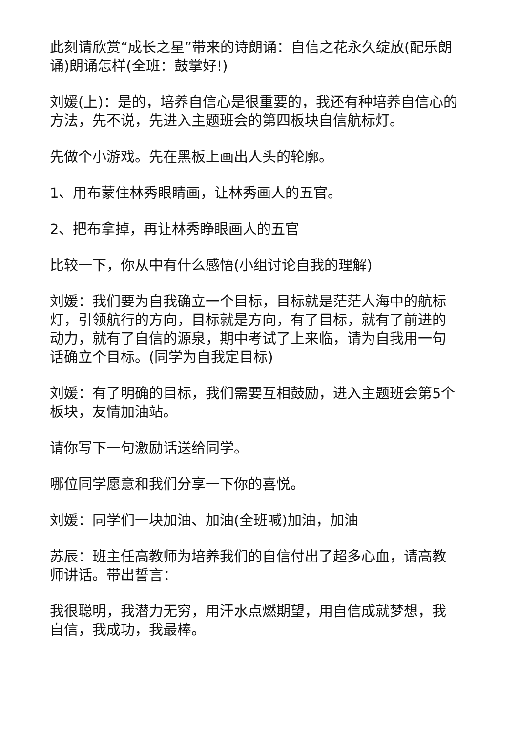此刻请欣赏“成长之星”带来的诗朗诵：自信之花永久绽放(配乐朗诵)朗诵怎样(全班：鼓掌好!)
刘媛(上)：是的，培养自信心是很重要的，我还有种培养自信心的方法，先不说，先进入主题班会的第四板块自信航标灯。
先做个小游戏。先在黑板上画出人头的轮廓。
1、用布蒙住林秀眼睛画，让林秀画人的五官。
2、把布拿掉，再让林秀睁眼画人的五官
比较一下，你从中有什么感悟(小组讨论自我的理解)
刘媛：我们要为自我确立一个目标，目标就是茫茫人海中的航标灯，引领航行的方向，目标就是方向，有了目标，就有了前进的动力，就有了自信的源泉，期中考试了上来临，请为自我用一句话确立个目标。(同学为自我定目标)
刘媛：有了明确的目标，我们需要互相鼓励，进入主题班会第5个板块，友情加油站。
请你写下一句激励话送给同学。
哪位同学愿意和我们分享一下你的喜悦。
刘媛：同学们一块加油、加油(全班喊)加油，加油
苏辰：班主任高教师为培养我们的自信付出了超多心血，请高教师讲话。带出誓言：
我很聪明，我潜力无穷，用汗水点燃期望，用自信成就梦想，我自信，我成功，我最棒。